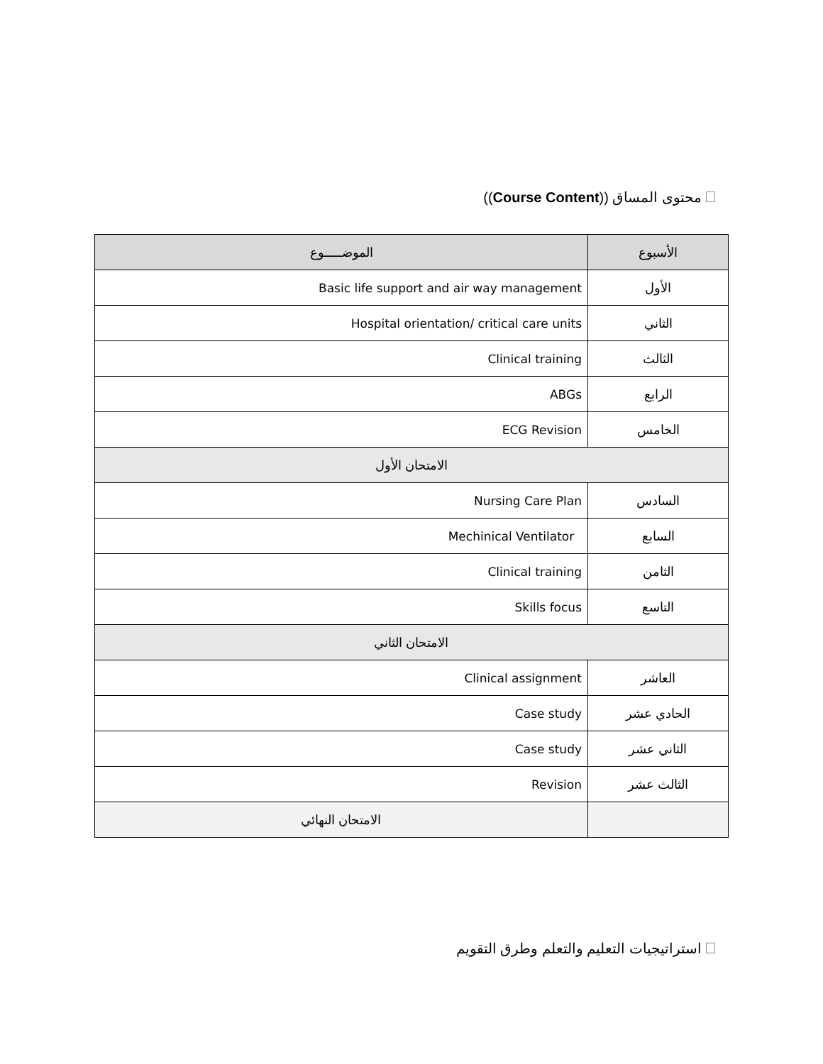محتوى المساق ((Course Content))
| الأسبوع | الموضـــــوع |
| --- | --- |
| الأول | Basic life support and air way management |
| الثاني | Hospital orientation/ critical care units |
| الثالث | Clinical training |
| الرابع | ABGs |
| الخامس | ECG Revision |
| الامتحان الأول | |
| السادس | Nursing Care Plan |
| السابع | Mechinical Ventilator |
| الثامن | Clinical training |
| التاسع | Skills focus |
| الامتحان الثاني | |
| العاشر | Clinical assignment |
| الحادي عشر | Case study |
| الثاني عشر | Case study |
| الثالث عشر | Revision |
| | الامتحان النهائي |
استراتيجيات التعليم والتعلم وطرق التقويم